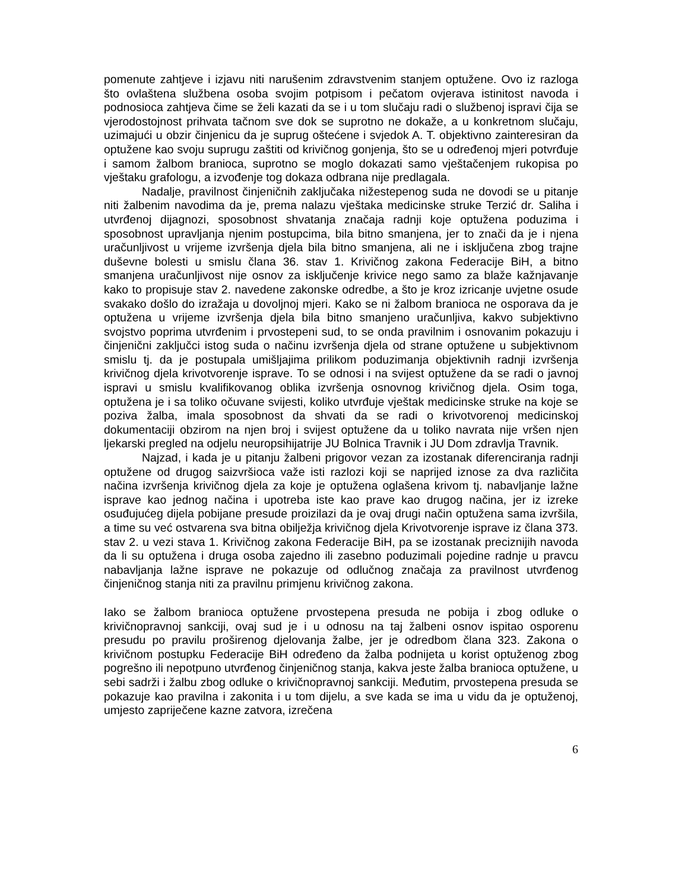pomenute zahtjeve i izjavu niti narušenim zdravstvenim stanjem optužene. Ovo iz razloga što ovlaštena službena osoba svojim potpisom i pečatom ovjerava istinitost navoda i podnosioca zahtjeva čime se želi kazati da se i u tom slučaju radi o službenoj ispravi čija se vjerodostojnost prihvata tačnom sve dok se suprotno ne dokaže, a u konkretnom slučaju, uzimajući u obzir činjenicu da je suprug oštećene i svjedok A. T. objektivno zainteresiran da optužene kao svoju suprugu zaštiti od krivičnog gonjenja, što se u određenoj mjeri potvrđuje i samom žalbom branioca, suprotno se moglo dokazati samo vještačenjem rukopisa po vještaku grafologu, a izvođenje tog dokaza odbrana nije predlagala.
Nadalje, pravilnost činjeničnih zaključaka nižestepenog suda ne dovodi se u pitanje niti žalbenim navodima da je, prema nalazu vještaka medicinske struke Terzić dr. Saliha i utvrđenoj dijagnozi, sposobnost shvatanja značaja radnji koje optužena poduzima i sposobnost upravljanja njenim postupcima, bila bitno smanjena, jer to znači da je i njena uračunljivost u vrijeme izvršenja djela bila bitno smanjena, ali ne i isključena zbog trajne duševne bolesti u smislu člana 36. stav 1. Krivičnog zakona Federacije BiH, a bitno smanjena uračunljivost nije osnov za isključenje krivice nego samo za blaže kažnjavanje kako to propisuje stav 2. navedene zakonske odredbe, a što je kroz izricanje uvjetne osude svakako došlo do izražaja u dovoljnoj mjeri. Kako se ni žalbom branioca ne osporava da je optužena u vrijeme izvršenja djela bila bitno smanjeno uračunljiva, kakvo subjektivno svojstvo poprima utvrđenim i prvostepeni sud, to se onda pravilnim i osnovanim pokazuju i činjenični zaključci istog suda o načinu izvršenja djela od strane optužene u subjektivnom smislu tj. da je postupala umišljajima prilikom poduzimanja objektivnih radnji izvršenja krivičnog djela krivotvorenje isprave. To se odnosi i na svijest optužene da se radi o javnoj ispravi u smislu kvalifikovanog oblika izvršenja osnovnog krivičnog djela. Osim toga, optužena je i sa toliko očuvane svijesti, koliko utvrđuje vještak medicinske struke na koje se poziva žalba, imala sposobnost da shvati da se radi o krivotvorenoj medicinskoj dokumentaciji obzirom na njen broj i svijest optužene da u toliko navrata nije vršen njen ljekarski pregled na odjelu neuropsihijatrije JU Bolnica Travnik i JU Dom zdravlja Travnik.
Najzad, i kada je u pitanju žalbeni prigovor vezan za izostanak diferenciranja radnji optužene od drugog saizvršioca važe isti razlozi koji se naprijed iznose za dva različita načina izvršenja krivičnog djela za koje je optužena oglašena krivom tj. nabavljanje lažne isprave kao jednog načina i upotreba iste kao prave kao drugog načina, jer iz izreke osuđujućeg dijela pobijane presude proizilazi da je ovaj drugi način optužena sama izvršila, a time su već ostvarena sva bitna obilježja krivičnog djela Krivotvorenje isprave iz člana 373. stav 2. u vezi stava 1. Krivičnog zakona Federacije BiH, pa se izostanak preciznijih navoda da li su optužena i druga osoba zajedno ili zasebno poduzimali pojedine radnje u pravcu nabavljanja lažne isprave ne pokazuje od odlučnog značaja za pravilnost utvrđenog činjeničnog stanja niti za pravilnu primjenu krivičnog zakona.
Iako se žalbom branioca optužene prvostepena presuda ne pobija i zbog odluke o krivičnopravnoj sankciji, ovaj sud je i u odnosu na taj žalbeni osnov ispitao osporenu presudu po pravilu proširenog djelovanja žalbe, jer je odredbom člana 323. Zakona o krivičnom postupku Federacije BiH određeno da žalba podnijeta u korist optuženog zbog pogrešno ili nepotpuno utvrđenog činjeničnog stanja, kakva jeste žalba branioca optužene, u sebi sadrži i žalbu zbog odluke o krivičnopravnoj sankciji. Međutim, prvostepena presuda se pokazuje kao pravilna i zakonita i u tom dijelu, a sve kada se ima u vidu da je optuženoj, umjesto zapriječene kazne zatvora, izrečena
6